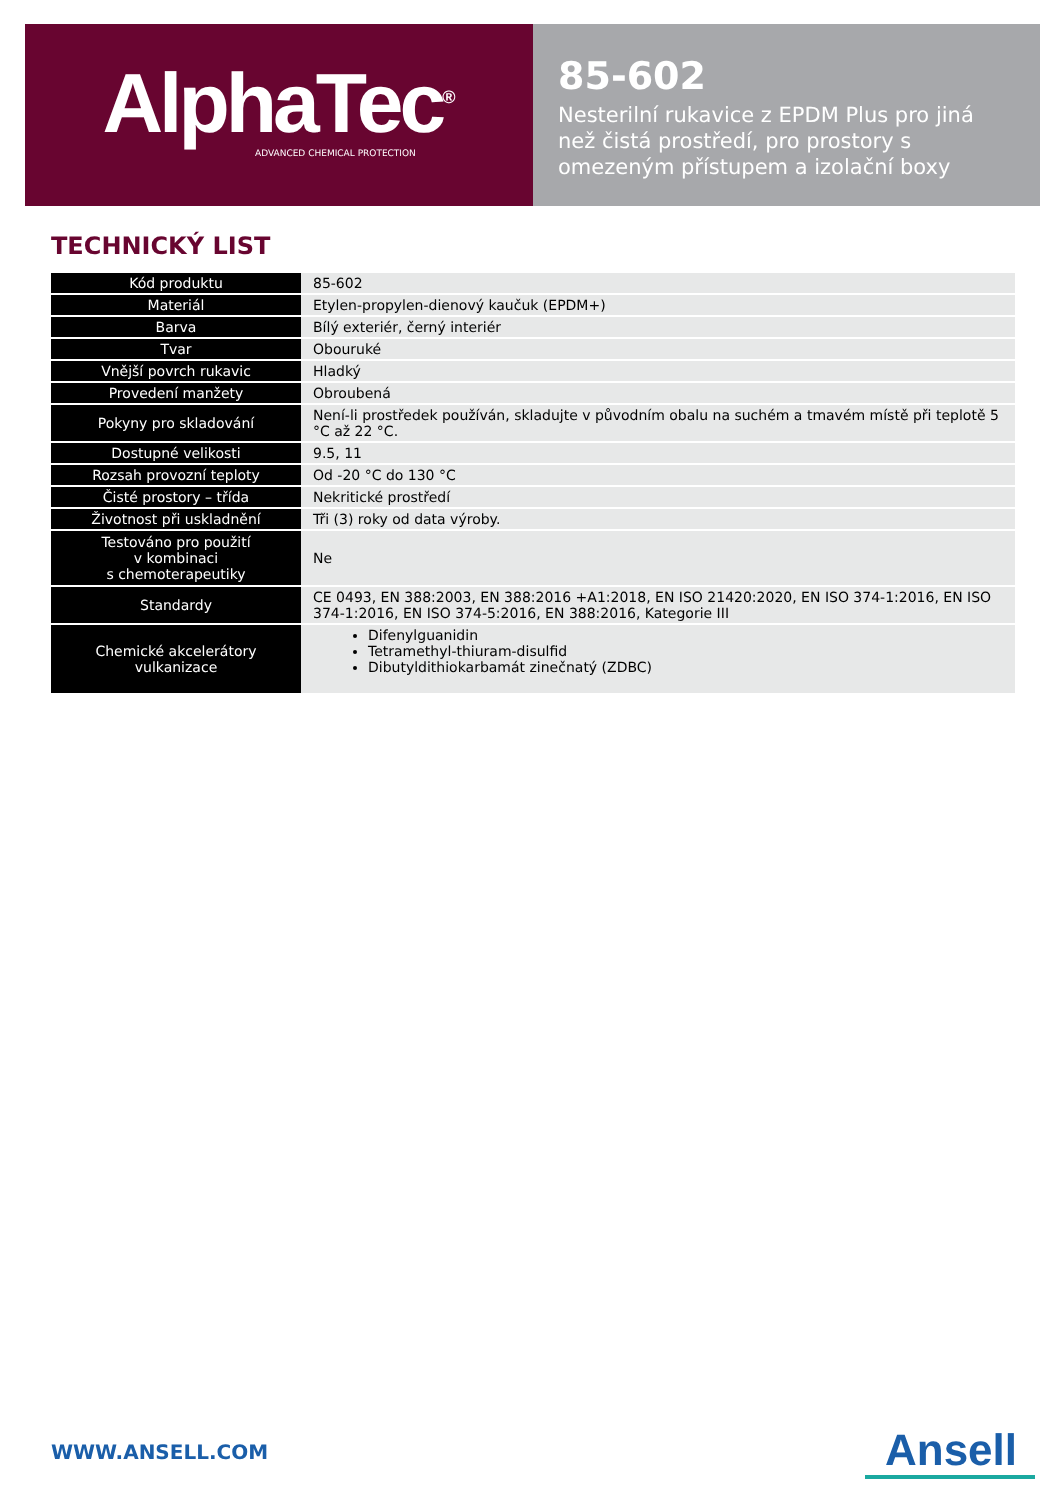AlphaTec<sup>®</sup>
ADVANCED CHEMICAL PROTECTION
85-602
Nesterilní rukavice z EPDM Plus pro jiná než čistá prostředí, pro prostory s omezeným přístupem a izolační boxy
TECHNICKÝ LIST
| Kód produktu | 85-602 |
| Materiál | Etylen-propylen-dienový kaučuk (EPDM+) |
| Barva | Bílý exteriér, černý interiér |
| Tvar | Obouruké |
| Vnější povrch rukavic | Hladký |
| Provedení manžety | Obroubená |
| Pokyny pro skladování | Není-li prostředek používán, skladujte v původním obalu na suchém a tmavém místě při teplotě 5 °C až 22 °C. |
| Dostupné velikosti | 9.5, 11 |
| Rozsah provozní teploty | Od -20 °C do 130 °C |
| Čisté prostory – třída | Nekritické prostředí |
| Životnost při uskladnění | Tři (3) roky od data výroby. |
| Testováno pro použití v kombinaci s chemoterapeutiky | Ne |
| Standardy | CE 0493, EN 388:2003, EN 388:2016 +A1:2018, EN ISO 21420:2020, EN ISO 374-1:2016, EN ISO 374-1:2016, EN ISO 374-5:2016, EN 388:2016, Kategorie III |
| Chemické akcelerátory vulkanizace | Difenylguanidin Tetramethyl-thiuram-disulfid Dibutyldithiokarbamát zinečnatý (ZDBC) |
WWW.ANSELL.COM Ansell